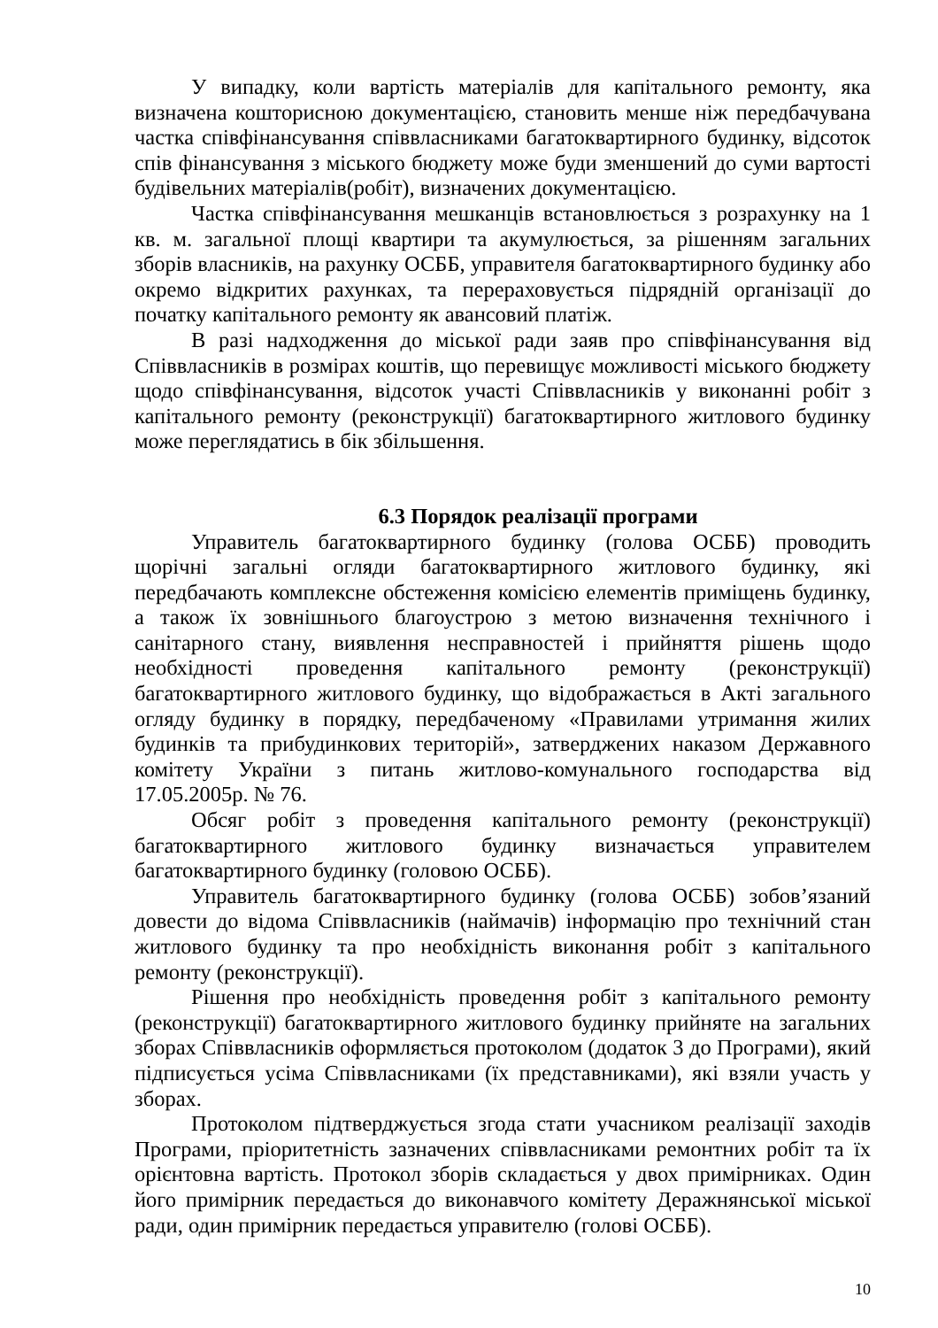У випадку, коли вартість матеріалів для капітального ремонту, яка визначена кошторисною документацією, становить менше ніж передбачувана частка співфінансування співвласниками багатоквартирного будинку, відсоток спів фінансування з міського бюджету може буди зменшений до суми вартості будівельних матеріалів(робіт), визначених документацією.
Частка співфінансування мешканців встановлюється з розрахунку на 1 кв. м. загальної площі квартири та акумулюється, за рішенням загальних зборів власників, на рахунку ОСББ, управителя багатоквартирного будинку або окремо відкритих рахунках, та перераховується підрядній організації до початку капітального ремонту як авансовий платіж.
В разі надходження до міської ради заяв про співфінансування від Співвласників в розмірах коштів, що перевищує можливості міського бюджету щодо співфінансування, відсоток участі Співвласників у виконанні робіт з капітального ремонту (реконструкції) багатоквартирного житлового будинку може переглядатись в бік збільшення.
6.3 Порядок реалізації програми
Управитель багатоквартирного будинку (голова ОСББ) проводить щорічні загальні огляди багатоквартирного житлового будинку, які передбачають комплексне обстеження комісією елементів приміщень будинку, а також їх зовнішнього благоустрою з метою визначення технічного і санітарного стану, виявлення несправностей і прийняття рішень щодо необхідності проведення капітального ремонту (реконструкції) багатоквартирного житлового будинку, що відображається в Акті загального огляду будинку в порядку, передбаченому «Правилами утримання жилих будинків та прибудинкових територій», затверджених наказом Державного комітету України з питань житлово-комунального господарства від 17.05.2005р. № 76.
Обсяг робіт з проведення капітального ремонту (реконструкції) багатоквартирного житлового будинку визначається управителем багатоквартирного будинку (головою ОСББ).
Управитель багатоквартирного будинку (голова ОСББ) зобов’язаний довести до відома Співвласників (наймачів) інформацію про технічний стан житлового будинку та про необхідність виконання робіт з капітального ремонту (реконструкції).
Рішення про необхідність проведення робіт з капітального ремонту (реконструкції) багатоквартирного житлового будинку прийняте на загальних зборах Співвласників оформляється протоколом (додаток 3 до Програми), який підписується усіма Співвласниками (їх представниками), які взяли участь у зборах.
Протоколом підтверджується згода стати учасником реалізації заходів Програми, пріоритетність зазначених співвласниками ремонтних робіт та їх орієнтовна вартість. Протокол зборів складається у двох примірниках. Один його примірник передається до виконавчого комітету Деражнянської міської ради, один примірник передається управителю (голові ОСББ).
10